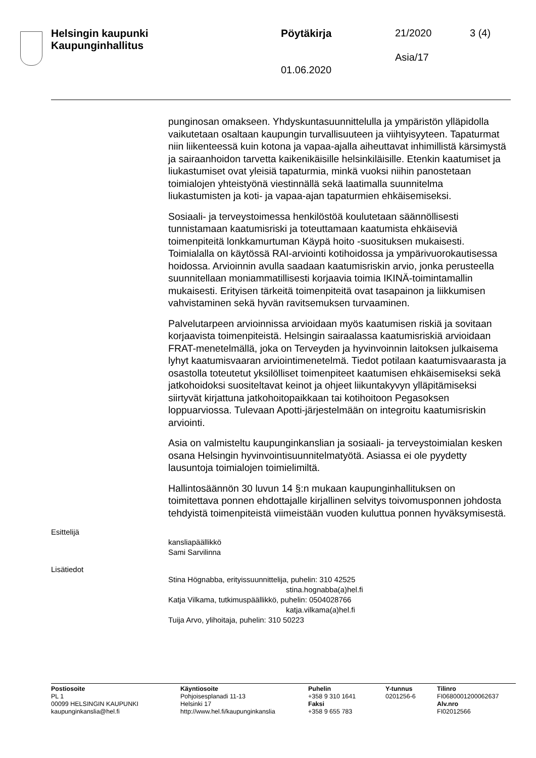Helsingin kaupunki
Kaupunginhallitus
Pöytäkirja 21/2020 3 (4)
Asia/17
01.06.2020
punginosan omakseen. Yhdyskuntasuunnittelulla ja ympäristön ylläpidolla vaikutetaan osaltaan kaupungin turvallisuuteen ja viihtyisyyteen. Tapaturmat niin liikenteessä kuin kotona ja vapaa-ajalla aiheuttavat inhimillistä kärsimystä ja sairaanhoidon tarvetta kaikenikäisille helsinkiläisille. Etenkin kaatumiset ja liukastumiset ovat yleisiä tapaturmia, minkä vuoksi niihin panostetaan toimialojen yhteistyönä viestinnällä sekä laatimalla suunnitelma liukastumisten ja koti- ja vapaa-ajan tapaturmien ehkäisemiseksi.
Sosiaali- ja terveystoimessa henkilöstöä koulutetaan säännöllisesti tunnistamaan kaatumisriski ja toteuttamaan kaatumista ehkäiseviä toimenpiteitä lonkkamurtuman Käypä hoito -suosituksen mukaisesti. Toimialalla on käytössä RAI-arviointi kotihoidossa ja ympärivuorokautisessa hoidossa. Arvioinnin avulla saadaan kaatumisriskin arvio, jonka perusteella suunnitellaan moniammatillisesti korjaavia toimia IKINÄ-toimintamallin mukaisesti. Erityisen tärkeitä toimenpiteitä ovat tasapainon ja liikkumisen vahvistaminen sekä hyvän ravitsemuksen turvaaminen.
Palvelutarpeen arvioinnissa arvioidaan myös kaatumisen riskiä ja sovitaan korjaavista toimenpiteistä. Helsingin sairaalassa kaatumisriskiä arvioidaan FRAT-menetelmällä, joka on Terveyden ja hyvinvoinnin laitoksen julkaisema lyhyt kaatumisvaaran arviointimenetelmä. Tiedot potilaan kaatumisvaarasta ja osastolla toteutetut yksilölliset toimenpiteet kaatumisen ehkäisemiseksi sekä jatkohoidoksi suositeltavat keinot ja ohjeet liikuntakyvyn ylläpitämiseksi siirtyvät kirjattuna jatkohoitopaikkaan tai kotihoitoon Pegasoksen loppuarviossa. Tulevaan Apotti-järjestelmään on integroitu kaatumisriskin arviointi.
Asia on valmisteltu kaupunginkanslian ja sosiaali- ja terveystoimialan kesken osana Helsingin hyvinvointisuunnitelmatyötä. Asiassa ei ole pyydetty lausuntoja toimialojen toimielimiltä.
Hallintosäännön 30 luvun 14 §:n mukaan kaupunginhallituksen on toimitettava ponnen ehdottajalle kirjallinen selvitys toivomusponnen johdosta tehdyistä toimenpiteistä viimeistään vuoden kuluttua ponnen hyväksymisestä.
Esittelijä
kansliapäällikkö
Sami Sarvilinna
Lisätiedot
Stina Högnabba, erityissuunnittelija, puhelin: 310 42525
stina.hognabba(a)hel.fi
Katja Vilkama, tutkimuspäällikkö, puhelin: 0504028766
katja.vilkama(a)hel.fi
Tuija Arvo, ylihoitaja, puhelin: 310 50223
Postiosoite
PL 1
00099 HELSINGIN KAUPUNKI
kaupunginkanslia@hel.fi
Käyntiosoite
Pohjoisesplanadi 11-13
Helsinki 17
http://www.hel.fi/kaupunginkanslia
Puhelin
+358 9 310 1641
Faksi
+358 9 655 783
Y-tunnus
0201256-6
Tilinro
FI0680001200062637
Alv.nro
FI02012566